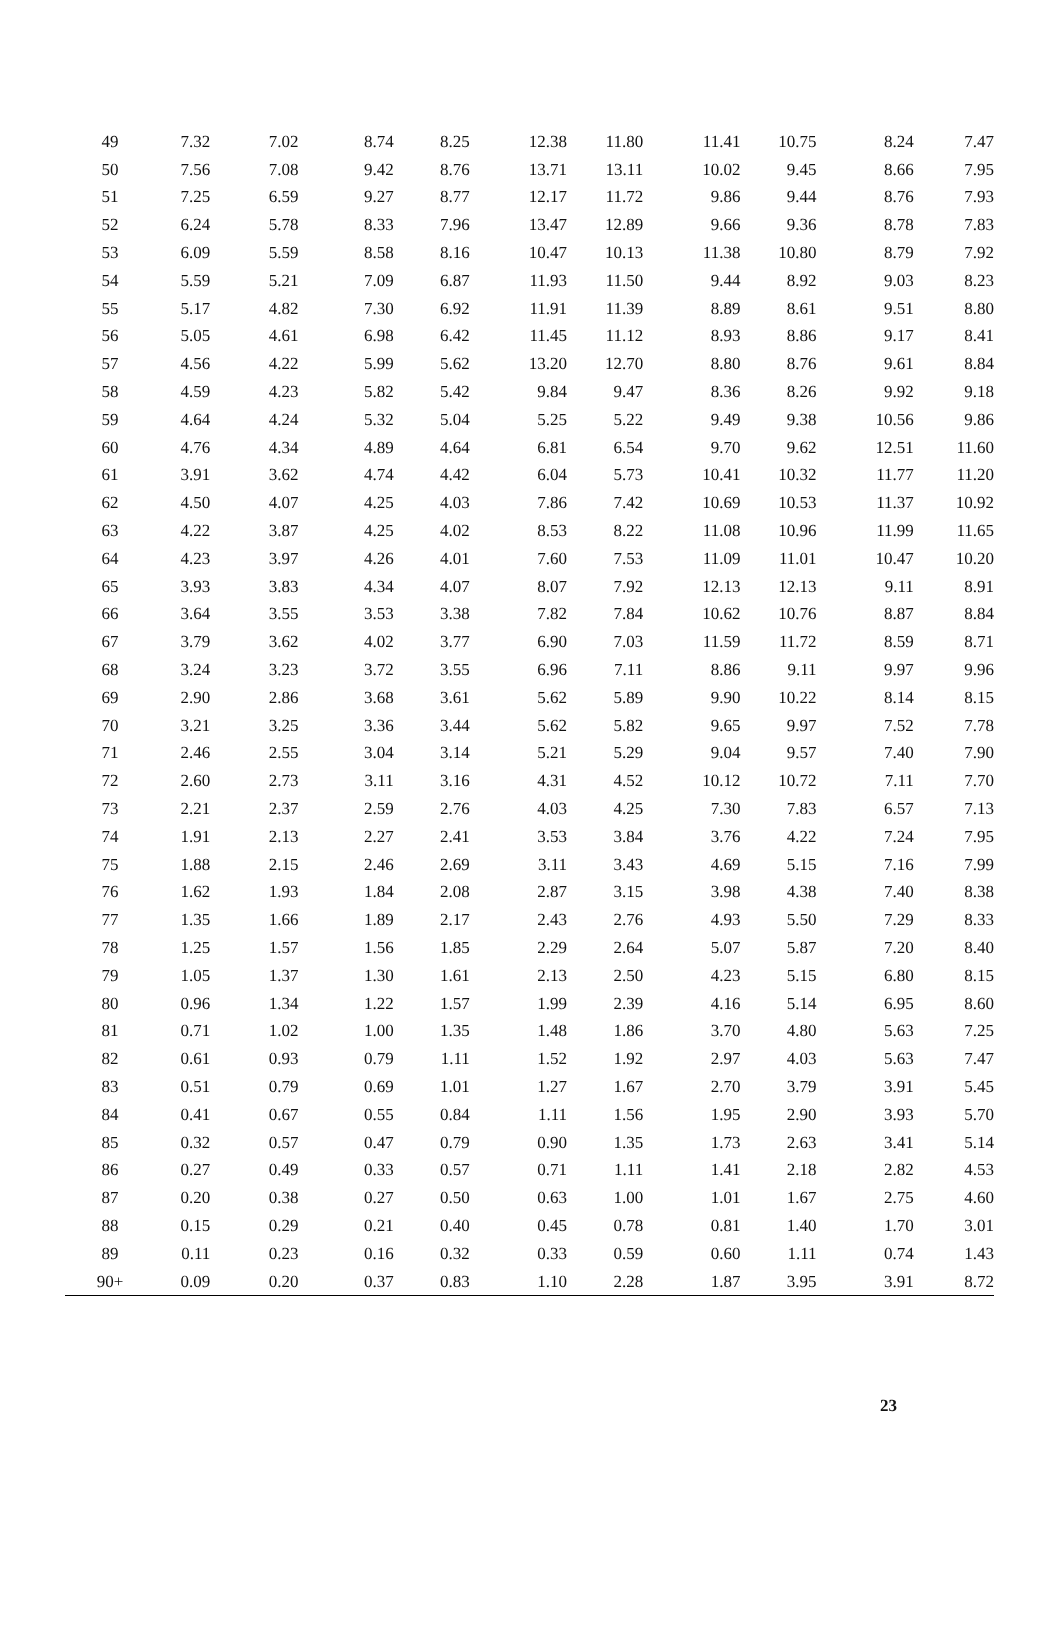| 49 | 7.32 | 7.02 | 8.74 | 8.25 | 12.38 | 11.80 | 11.41 | 10.75 | 8.24 | 7.47 |
| 50 | 7.56 | 7.08 | 9.42 | 8.76 | 13.71 | 13.11 | 10.02 | 9.45 | 8.66 | 7.95 |
| 51 | 7.25 | 6.59 | 9.27 | 8.77 | 12.17 | 11.72 | 9.86 | 9.44 | 8.76 | 7.93 |
| 52 | 6.24 | 5.78 | 8.33 | 7.96 | 13.47 | 12.89 | 9.66 | 9.36 | 8.78 | 7.83 |
| 53 | 6.09 | 5.59 | 8.58 | 8.16 | 10.47 | 10.13 | 11.38 | 10.80 | 8.79 | 7.92 |
| 54 | 5.59 | 5.21 | 7.09 | 6.87 | 11.93 | 11.50 | 9.44 | 8.92 | 9.03 | 8.23 |
| 55 | 5.17 | 4.82 | 7.30 | 6.92 | 11.91 | 11.39 | 8.89 | 8.61 | 9.51 | 8.80 |
| 56 | 5.05 | 4.61 | 6.98 | 6.42 | 11.45 | 11.12 | 8.93 | 8.86 | 9.17 | 8.41 |
| 57 | 4.56 | 4.22 | 5.99 | 5.62 | 13.20 | 12.70 | 8.80 | 8.76 | 9.61 | 8.84 |
| 58 | 4.59 | 4.23 | 5.82 | 5.42 | 9.84 | 9.47 | 8.36 | 8.26 | 9.92 | 9.18 |
| 59 | 4.64 | 4.24 | 5.32 | 5.04 | 5.25 | 5.22 | 9.49 | 9.38 | 10.56 | 9.86 |
| 60 | 4.76 | 4.34 | 4.89 | 4.64 | 6.81 | 6.54 | 9.70 | 9.62 | 12.51 | 11.60 |
| 61 | 3.91 | 3.62 | 4.74 | 4.42 | 6.04 | 5.73 | 10.41 | 10.32 | 11.77 | 11.20 |
| 62 | 4.50 | 4.07 | 4.25 | 4.03 | 7.86 | 7.42 | 10.69 | 10.53 | 11.37 | 10.92 |
| 63 | 4.22 | 3.87 | 4.25 | 4.02 | 8.53 | 8.22 | 11.08 | 10.96 | 11.99 | 11.65 |
| 64 | 4.23 | 3.97 | 4.26 | 4.01 | 7.60 | 7.53 | 11.09 | 11.01 | 10.47 | 10.20 |
| 65 | 3.93 | 3.83 | 4.34 | 4.07 | 8.07 | 7.92 | 12.13 | 12.13 | 9.11 | 8.91 |
| 66 | 3.64 | 3.55 | 3.53 | 3.38 | 7.82 | 7.84 | 10.62 | 10.76 | 8.87 | 8.84 |
| 67 | 3.79 | 3.62 | 4.02 | 3.77 | 6.90 | 7.03 | 11.59 | 11.72 | 8.59 | 8.71 |
| 68 | 3.24 | 3.23 | 3.72 | 3.55 | 6.96 | 7.11 | 8.86 | 9.11 | 9.97 | 9.96 |
| 69 | 2.90 | 2.86 | 3.68 | 3.61 | 5.62 | 5.89 | 9.90 | 10.22 | 8.14 | 8.15 |
| 70 | 3.21 | 3.25 | 3.36 | 3.44 | 5.62 | 5.82 | 9.65 | 9.97 | 7.52 | 7.78 |
| 71 | 2.46 | 2.55 | 3.04 | 3.14 | 5.21 | 5.29 | 9.04 | 9.57 | 7.40 | 7.90 |
| 72 | 2.60 | 2.73 | 3.11 | 3.16 | 4.31 | 4.52 | 10.12 | 10.72 | 7.11 | 7.70 |
| 73 | 2.21 | 2.37 | 2.59 | 2.76 | 4.03 | 4.25 | 7.30 | 7.83 | 6.57 | 7.13 |
| 74 | 1.91 | 2.13 | 2.27 | 2.41 | 3.53 | 3.84 | 3.76 | 4.22 | 7.24 | 7.95 |
| 75 | 1.88 | 2.15 | 2.46 | 2.69 | 3.11 | 3.43 | 4.69 | 5.15 | 7.16 | 7.99 |
| 76 | 1.62 | 1.93 | 1.84 | 2.08 | 2.87 | 3.15 | 3.98 | 4.38 | 7.40 | 8.38 |
| 77 | 1.35 | 1.66 | 1.89 | 2.17 | 2.43 | 2.76 | 4.93 | 5.50 | 7.29 | 8.33 |
| 78 | 1.25 | 1.57 | 1.56 | 1.85 | 2.29 | 2.64 | 5.07 | 5.87 | 7.20 | 8.40 |
| 79 | 1.05 | 1.37 | 1.30 | 1.61 | 2.13 | 2.50 | 4.23 | 5.15 | 6.80 | 8.15 |
| 80 | 0.96 | 1.34 | 1.22 | 1.57 | 1.99 | 2.39 | 4.16 | 5.14 | 6.95 | 8.60 |
| 81 | 0.71 | 1.02 | 1.00 | 1.35 | 1.48 | 1.86 | 3.70 | 4.80 | 5.63 | 7.25 |
| 82 | 0.61 | 0.93 | 0.79 | 1.11 | 1.52 | 1.92 | 2.97 | 4.03 | 5.63 | 7.47 |
| 83 | 0.51 | 0.79 | 0.69 | 1.01 | 1.27 | 1.67 | 2.70 | 3.79 | 3.91 | 5.45 |
| 84 | 0.41 | 0.67 | 0.55 | 0.84 | 1.11 | 1.56 | 1.95 | 2.90 | 3.93 | 5.70 |
| 85 | 0.32 | 0.57 | 0.47 | 0.79 | 0.90 | 1.35 | 1.73 | 2.63 | 3.41 | 5.14 |
| 86 | 0.27 | 0.49 | 0.33 | 0.57 | 0.71 | 1.11 | 1.41 | 2.18 | 2.82 | 4.53 |
| 87 | 0.20 | 0.38 | 0.27 | 0.50 | 0.63 | 1.00 | 1.01 | 1.67 | 2.75 | 4.60 |
| 88 | 0.15 | 0.29 | 0.21 | 0.40 | 0.45 | 0.78 | 0.81 | 1.40 | 1.70 | 3.01 |
| 89 | 0.11 | 0.23 | 0.16 | 0.32 | 0.33 | 0.59 | 0.60 | 1.11 | 0.74 | 1.43 |
| 90+ | 0.09 | 0.20 | 0.37 | 0.83 | 1.10 | 2.28 | 1.87 | 3.95 | 3.91 | 8.72 |
23